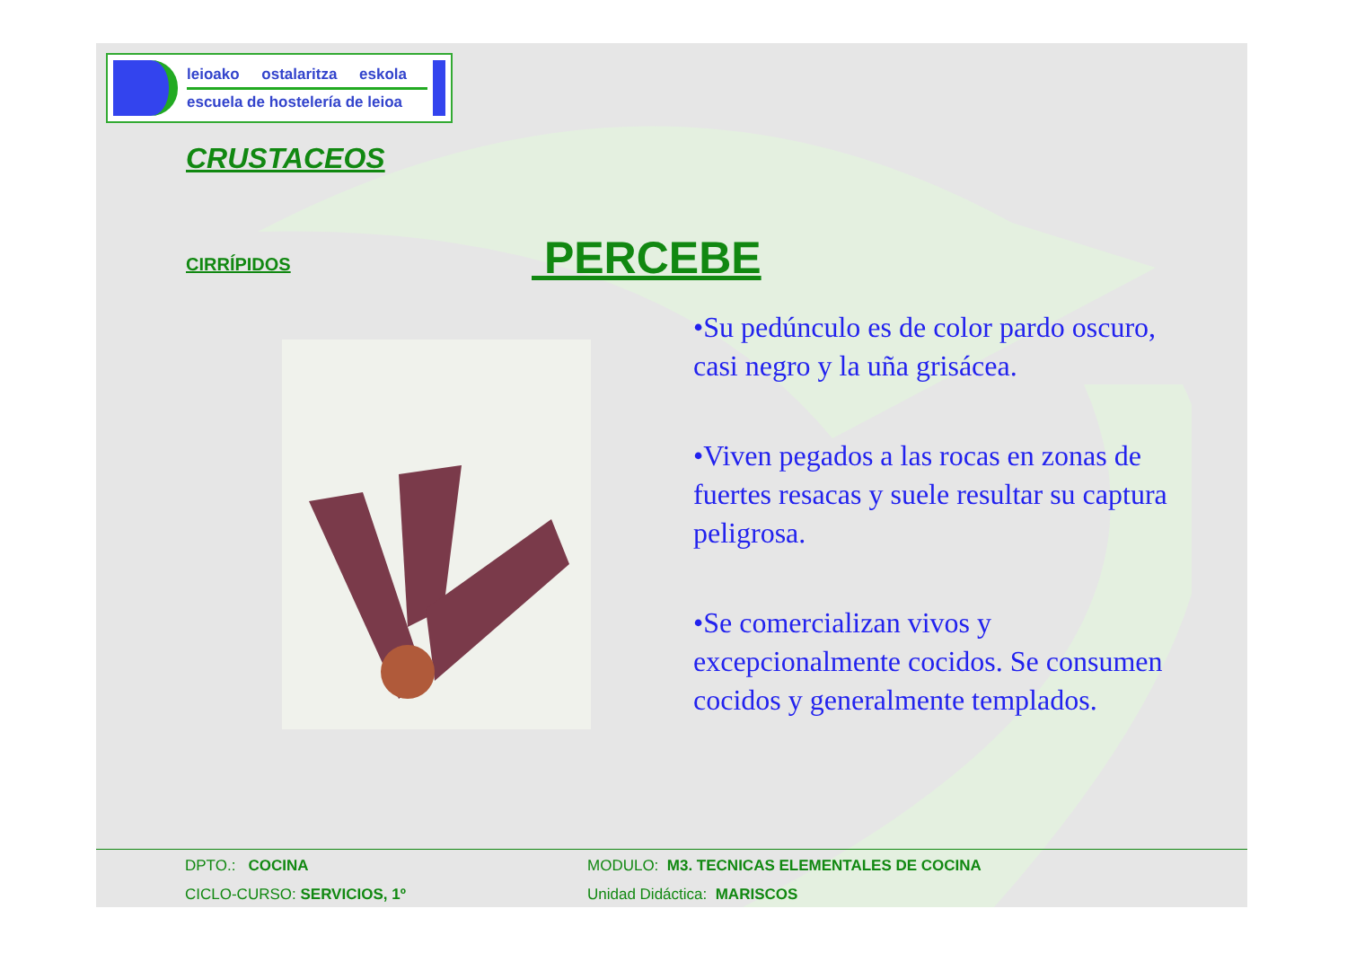leioako ostalaritza eskola
escuela de hostelería de leioa
CRUSTACEOS
CIRRÍPIDOS PERCEBE
•Su pedúnculo es de color pardo oscuro, casi negro y la uña grisácea.
•Viven pegados a las rocas en zonas de fuertes resacas y suele resultar su captura peligrosa.
•Se comercializan vivos y excepcionalmente cocidos. Se consumen cocidos y generalmente templados.
DPTO.: COCINA MODULO: M3. TECNICAS ELEMENTALES DE COCINA
CICLO-CURSO: SERVICIOS, 1º Unidad Didáctica: MARISCOS